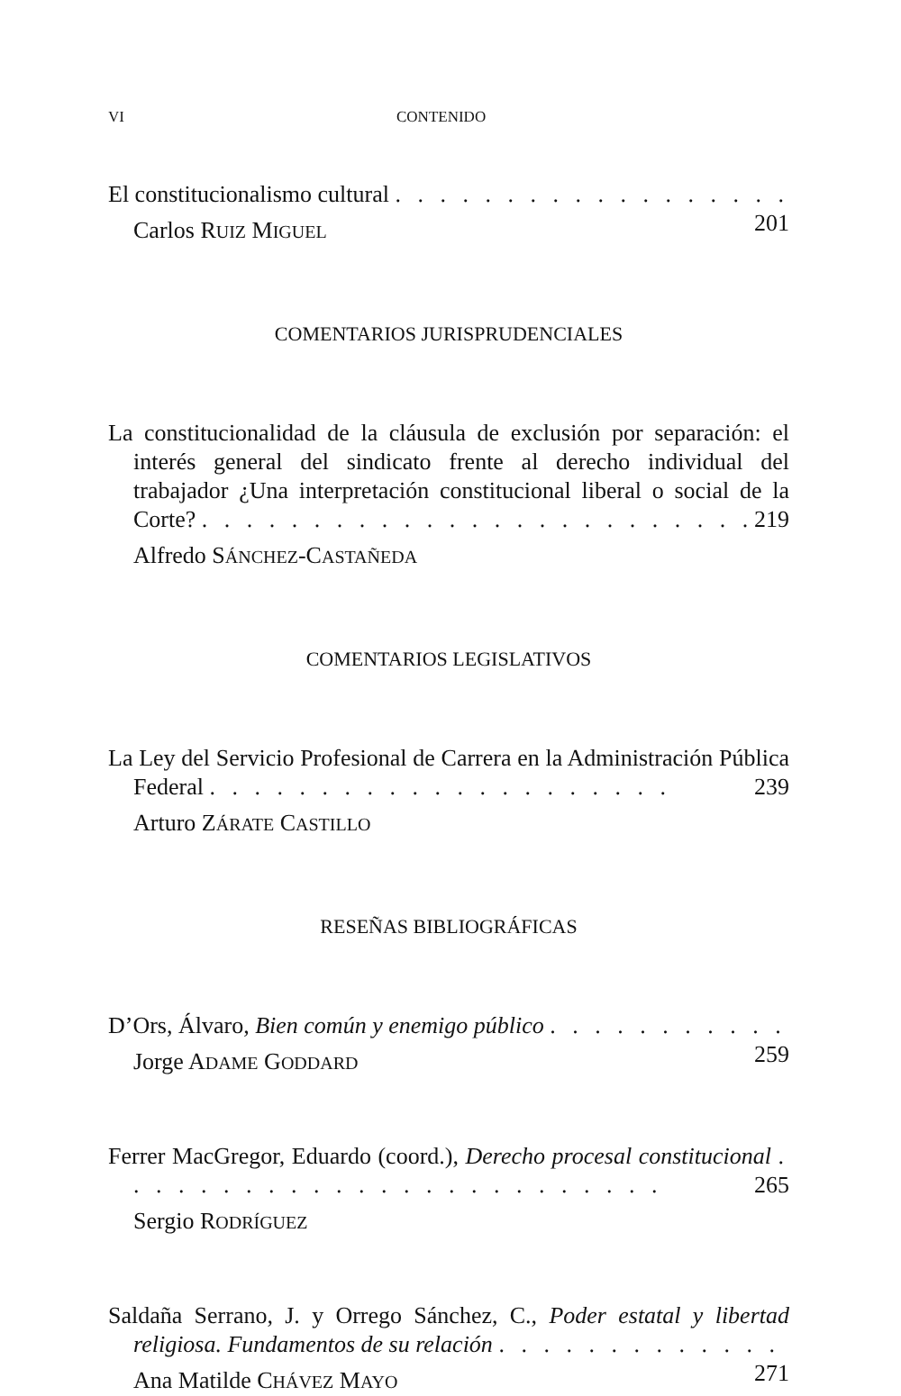VI CONTENIDO
El constitucionalismo cultural . . . . . . . . . . . . . . . . . . 201
Carlos RUIZ MIGUEL
COMENTARIOS JURISPRUDENCIALES
La constitucionalidad de la cláusula de exclusión por separación: el interés general del sindicato frente al derecho individual del trabajador ¿Una interpretación constitucional liberal o social de la Corte? . . . . . . . . . . . . . . . . . . . . . . . . . 219
Alfredo SÁNCHEZ-CASTAÑEDA
COMENTARIOS LEGISLATIVOS
La Ley del Servicio Profesional de Carrera en la Administración Pública Federal . . . . . . . . . . . . . . . . . . . . . 239
Arturo ZÁRATE CASTILLO
RESEÑAS BIBLIOGRÁFICAS
D’Ors, Álvaro, Bien común y enemigo público . . . . . . . . . . . 259
Jorge ADAME GODDARD
Ferrer MacGregor, Eduardo (coord.), Derecho procesal constitucional . . . . . . . . . . . . . . . . . . . . . . . . . 265
Sergio RODRÍGUEZ
Saldaña Serrano, J. y Orrego Sánchez, C., Poder estatal y libertad religiosa. Fundamentos de su relación . . . . . . . . . . . . . 271
Ana Matilde CHÁVEZ MAYO